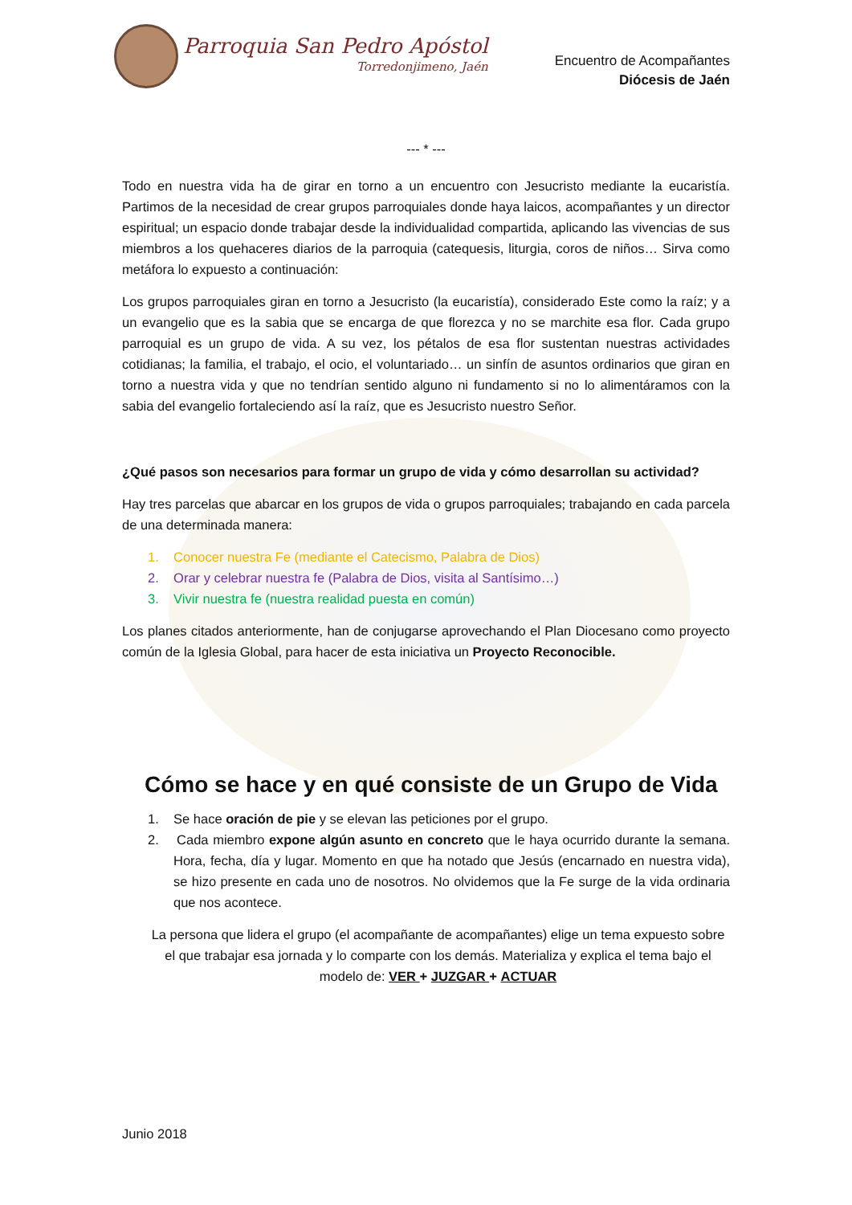Parroquia San Pedro Apóstol
Torredonjimeno, Jaén
Encuentro de Acompañantes
Diócesis de Jaén
--- * ---
Todo en nuestra vida ha de girar en torno a un encuentro con Jesucristo mediante la eucaristía. Partimos de la necesidad de crear grupos parroquiales donde haya laicos, acompañantes y un director espiritual; un espacio donde trabajar desde la individualidad compartida, aplicando las vivencias de sus miembros a los quehaceres diarios de la parroquia (catequesis, liturgia, coros de niños… Sirva como metáfora lo expuesto a continuación:
Los grupos parroquiales giran en torno a Jesucristo (la eucaristía), considerado Este como la raíz; y a un evangelio que es la sabia que se encarga de que florezca y no se marchite esa flor. Cada grupo parroquial es un grupo de vida. A su vez, los pétalos de esa flor sustentan nuestras actividades cotidianas; la familia, el trabajo, el ocio, el voluntariado… un sinfín de asuntos ordinarios que giran en torno a nuestra vida y que no tendrían sentido alguno ni fundamento si no lo alimentáramos con la sabia del evangelio fortaleciendo así la raíz, que es Jesucristo nuestro Señor.
¿Qué pasos son necesarios para formar un grupo de vida y cómo desarrollan su actividad?
Hay tres parcelas que abarcar en los grupos de vida o grupos parroquiales; trabajando en cada parcela de una determinada manera:
1. Conocer nuestra Fe (mediante el Catecismo, Palabra de Dios)
2. Orar y celebrar nuestra fe (Palabra de Dios, visita al Santísimo…)
3. Vivir nuestra fe (nuestra realidad puesta en común)
Los planes citados anteriormente, han de conjugarse aprovechando el Plan Diocesano como proyecto común de la Iglesia Global, para hacer de esta iniciativa un Proyecto Reconocible.
Cómo se hace y en qué consiste de un Grupo de Vida
1. Se hace oración de pie y se elevan las peticiones por el grupo.
2. Cada miembro expone algún asunto en concreto que le haya ocurrido durante la semana. Hora, fecha, día y lugar. Momento en que ha notado que Jesús (encarnado en nuestra vida), se hizo presente en cada uno de nosotros. No olvidemos que la Fe surge de la vida ordinaria que nos acontece.
La persona que lidera el grupo (el acompañante de acompañantes) elige un tema expuesto sobre el que trabajar esa jornada y lo comparte con los demás. Materializa y explica el tema bajo el modelo de: VER + JUZGAR + ACTUAR
Junio 2018